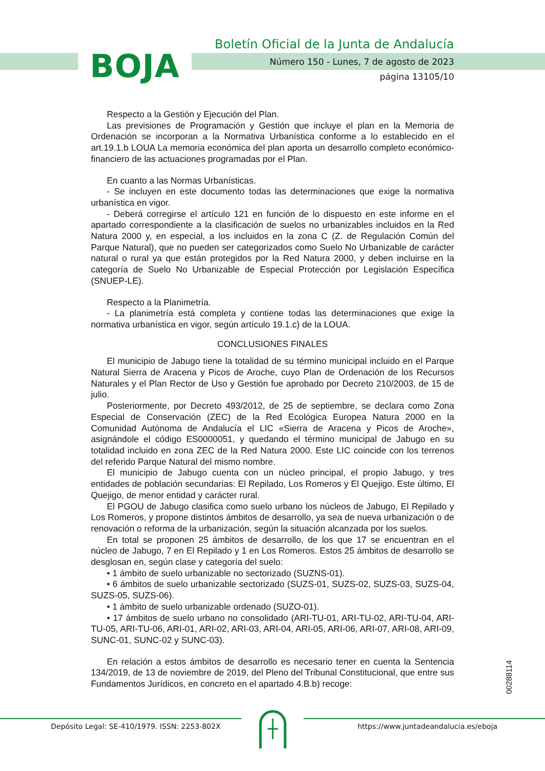BOJA
Boletín Oficial de la Junta de Andalucía
Número 150 - Lunes, 7 de agosto de 2023
página 13105/10
Respecto a la Gestión y Ejecución del Plan.
Las previsiones de Programación y Gestión que incluye el plan en la Memoria de Ordenación se incorporan a la Normativa Urbanística conforme a lo establecido en el art.19.1.b LOUA La memoria económica del plan aporta un desarrollo completo económico-financiero de las actuaciones programadas por el Plan.
En cuanto a las Normas Urbanísticas.
- Se incluyen en este documento todas las determinaciones que exige la normativa urbanística en vigor.
- Deberá corregirse el artículo 121 en función de lo dispuesto en este informe en el apartado correspondiente a la clasificación de suelos no urbanizables incluidos en la Red Natura 2000 y, en especial, a los incluidos en la zona C (Z. de Regulación Común del Parque Natural), que no pueden ser categorizados como Suelo No Urbanizable de carácter natural o rural ya que están protegidos por la Red Natura 2000, y deben incluirse en la categoría de Suelo No Urbanizable de Especial Protección por Legislación Específica (SNUEP-LE).
Respecto a la Planimetría.
- La planimetría está completa y contiene todas las determinaciones que exige la normativa urbanística en vigor, según artículo 19.1.c) de la LOUA.
CONCLUSIONES FINALES
El municipio de Jabugo tiene la totalidad de su término municipal incluido en el Parque Natural Sierra de Aracena y Picos de Aroche, cuyo Plan de Ordenación de los Recursos Naturales y el Plan Rector de Uso y Gestión fue aprobado por Decreto 210/2003, de 15 de julio.
Posteriormente, por Decreto 493/2012, de 25 de septiembre, se declara como Zona Especial de Conservación (ZEC) de la Red Ecológica Europea Natura 2000 en la Comunidad Autónoma de Andalucía el LIC «Sierra de Aracena y Picos de Aroche», asignándole el código ES0000051, y quedando el término municipal de Jabugo en su totalidad incluido en zona ZEC de la Red Natura 2000. Este LIC coincide con los terrenos del referido Parque Natural del mismo nombre.
El municipio de Jabugo cuenta con un núcleo principal, el propio Jabugo, y tres entidades de población secundarias: El Repilado, Los Romeros y El Quejigo. Este último, El Quejigo, de menor entidad y carácter rural.
El PGOU de Jabugo clasifica como suelo urbano los núcleos de Jabugo, El Repilado y Los Romeros, y propone distintos ámbitos de desarrollo, ya sea de nueva urbanización o de renovación o reforma de la urbanización, según la situación alcanzada por los suelos.
En total se proponen 25 ámbitos de desarrollo, de los que 17 se encuentran en el núcleo de Jabugo, 7 en El Repilado y 1 en Los Romeros. Estos 25 ámbitos de desarrollo se desglosan en, según clase y categoría del suelo:
• 1 ámbito de suelo urbanizable no sectorizado (SUZNS-01).
• 6 ámbitos de suelo urbanizable sectorizado (SUZS-01, SUZS-02, SUZS-03, SUZS-04, SUZS-05, SUZS-06).
• 1 ámbito de suelo urbanizable ordenado (SUZO-01).
• 17 ámbitos de suelo urbano no consolidado (ARI-TU-01, ARI-TU-02, ARI-TU-04, ARI-TU-05, ARI-TU-06, ARI-01, ARI-02, ARI-03, ARI-04, ARI-05, ARI-06, ARI-07, ARI-08, ARI-09, SUNC-01, SUNC-02 y SUNC-03).
En relación a estos ámbitos de desarrollo es necesario tener en cuenta la Sentencia 134/2019, de 13 de noviembre de 2019, del Pleno del Tribunal Constitucional, que entre sus Fundamentos Jurídicos, en concreto en el apartado 4.B.b) recoge:
00288114
Depósito Legal: SE-410/1979. ISSN: 2253-802X
https://www.juntadeandalucia.es/eboja